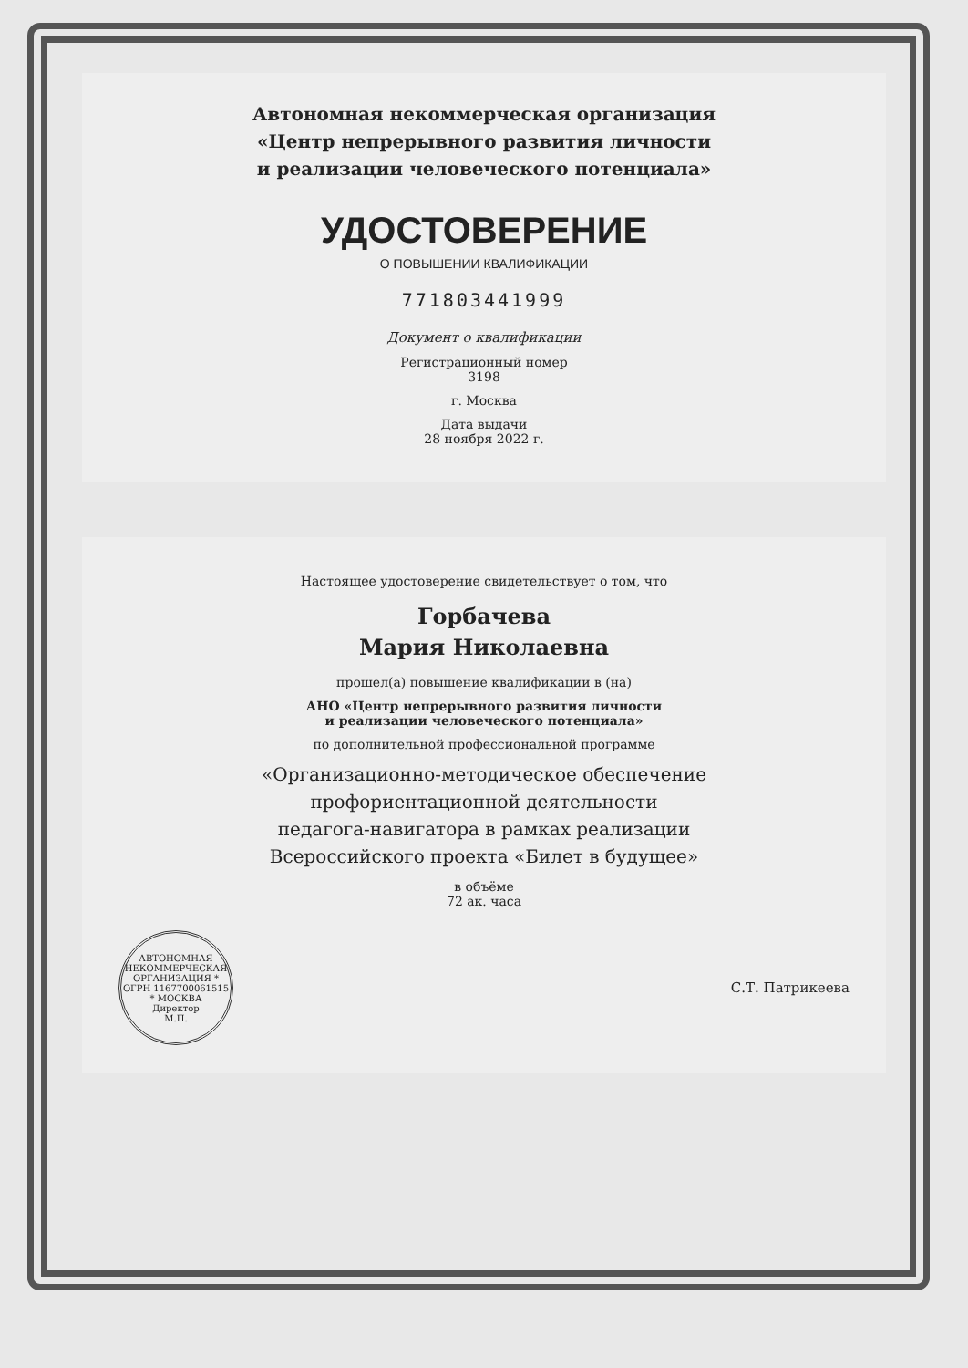Автономная некоммерческая организация
«Центр непрерывного развития личности
и реализации человеческого потенциала»
УДОСТОВЕРЕНИЕ
О ПОВЫШЕНИИ КВАЛИФИКАЦИИ
771803441999
Документ о квалификации
Регистрационный номер
3198
г. Москва
Дата выдачи
28 ноября 2022 г.
Настоящее удостоверение свидетельствует о том, что
Горбачева
Мария Николаевна
прошел(а) повышение квалификации в (на)
АНО «Центр непрерывного развития личности
и реализации человеческого потенциала»
по дополнительной профессиональной программе
«Организационно-методическое обеспечение
профориентационной деятельности
педагога-навигатора в рамках реализации
Всероссийского проекта «Билет в будущее»
в объёме
72 ак. часа
АВТОНОМНАЯ НЕКОММЕРЧЕСКАЯ ОРГАНИЗАЦИЯ * ОГРН 1167700061515 * МОСКВА
Директор
М.П.
С.Т. Патрикеева